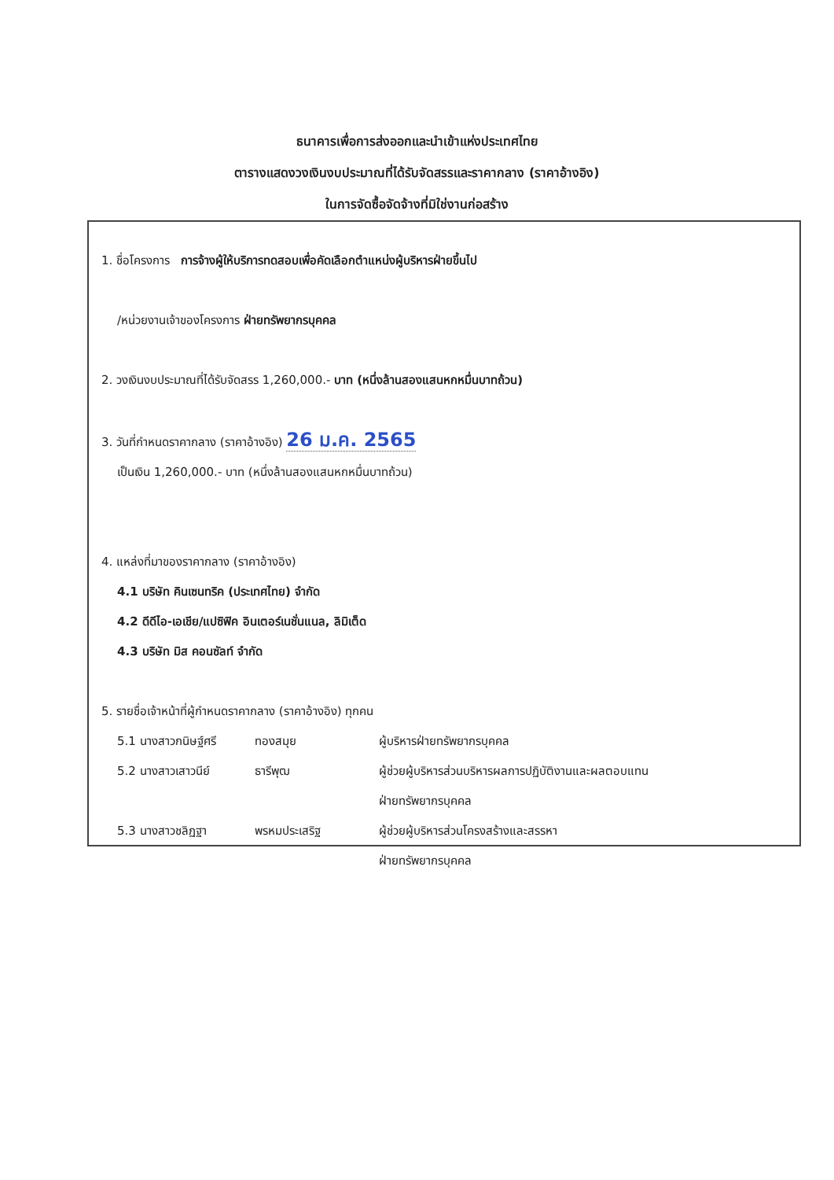ธนาคารเพื่อการส่งออกและนำเข้าแห่งประเทศไทย
ตารางแสดงวงเงินงบประมาณที่ได้รับจัดสรรและราคากลาง (ราคาอ้างอิง)
ในการจัดซื้อจัดจ้างที่มิใช่งานก่อสร้าง
1. ชื่อโครงการ การจ้างผู้ให้บริการทดสอบเพื่อคัดเลือกตำแหน่งผู้บริหารฝ่ายขึ้นไป
/หน่วยงานเจ้าของโครงการ ฝ่ายทรัพยากรบุคคล
2. วงเงินงบประมาณที่ได้รับจัดสรร 1,260,000.- บาท (หนึ่งล้านสองแสนหกหมื่นบาทถ้วน)
3. วันที่กำหนดราคากลาง (ราคาอ้างอิง) 26 ม.ค. 2565
เป็นเงิน 1,260,000.- บาท (หนึ่งล้านสองแสนหกหมื่นบาทถ้วน)
4. แหล่งที่มาของราคากลาง (ราคาอ้างอิง)
4.1 บริษัท คินเซนทริค (ประเทศไทย) จำกัด
4.2 ดีดีไอ-เอเชีย/แปซิฟิค อินเตอร์เนชั่นแนล, ลิมิเต็ด
4.3 บริษัท มิส คอนซัลท์ จำกัด
5. รายชื่อเจ้าหน้าที่ผู้กำหนดราคากลาง (ราคาอ้างอิง) ทุกคน
5.1 นางสาวกนิษฐ์ศรี ทองสมุย ผู้บริหารฝ่ายทรัพยากรบุคคล
5.2 นางสาวเสาวนีย์ ธารีพุฒ ผู้ช่วยผู้บริหารส่วนบริหารผลการปฏิบัติงานและผลตอบแทน
ฝ่ายทรัพยากรบุคคล
5.3 นางสาวชลิฏฐา พรหมประเสริฐ ผู้ช่วยผู้บริหารส่วนโครงสร้างและสรรหา
ฝ่ายทรัพยากรบุคคล